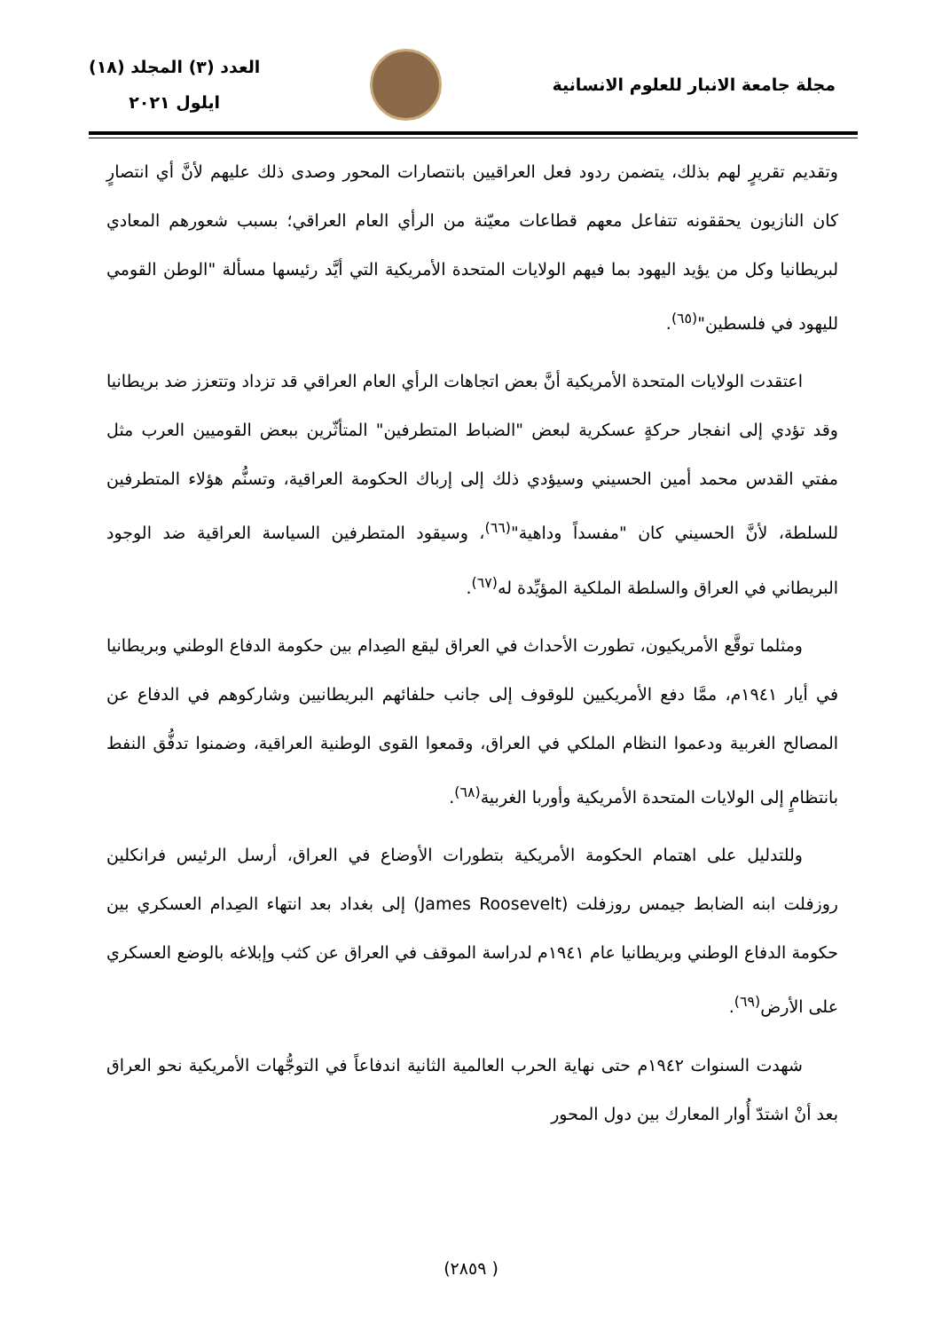مجلة جامعة الانبار للعلوم الانسانية
العدد (٣) المجلد (١٨)
ايلول ٢٠٢١
وتقديم تقريرٍ لهم بذلك، يتضمن ردود فعل العراقيين بانتصارات المحور وصدى ذلك عليهم لأنَّ أي انتصارٍ كان النازيون يحققونه تتفاعل معهم قطاعات معيّنة من الرأي العام العراقي؛ بسبب شعورهم المعادي لبريطانيا وكل من يؤيد اليهود بما فيهم الولايات المتحدة الأمريكية التي أيَّد رئيسها مسألة "الوطن القومي لليهود في فلسطين"<sup>(٦٥)</sup>.
اعتقدت الولايات المتحدة الأمريكية أنَّ بعض اتجاهات الرأي العام العراقي قد تزداد وتتعزز ضد بريطانيا وقد تؤدي إلى انفجار حركةٍ عسكرية لبعض "الضباط المتطرفين" المتأثّرين ببعض القوميين العرب مثل مفتي القدس محمد أمين الحسيني وسيؤدي ذلك إلى إرباك الحكومة العراقية، وتسنُّم هؤلاء المتطرفين للسلطة، لأنَّ الحسيني كان "مفسداً وداهية"<sup>(٦٦)</sup>، وسيقود المتطرفين السياسة العراقية ضد الوجود البريطاني في العراق والسلطة الملكية المؤيِّدة له<sup>(٦٧)</sup>.
ومثلما توقَّع الأمريكيون، تطورت الأحداث في العراق ليقع الصِدام بين حكومة الدفاع الوطني وبريطانيا في أيار ١٩٤١م، ممَّا دفع الأمريكيين للوقوف إلى جانب حلفائهم البريطانيين وشاركوهم في الدفاع عن المصالح الغربية ودعموا النظام الملكي في العراق، وقمعوا القوى الوطنية العراقية، وضمنوا تدفُّق النفط بانتظامٍ إلى الولايات المتحدة الأمريكية وأوربا الغربية<sup>(٦٨)</sup>.
وللتدليل على اهتمام الحكومة الأمريكية بتطورات الأوضاع في العراق، أرسل الرئيس فرانكلين روزفلت ابنه الضابط جيمس روزفلت (James Roosevelt) إلى بغداد بعد انتهاء الصِدام العسكري بين حكومة الدفاع الوطني وبريطانيا عام ١٩٤١م لدراسة الموقف في العراق عن كثب وإبلاغه بالوضع العسكري على الأرض<sup>(٦٩)</sup>.
شهدت السنوات ١٩٤٢م حتى نهاية الحرب العالمية الثانية اندفاعاً في التوجُّهات الأمريكية نحو العراق بعد أنْ اشتدّ أُوار المعارك بين دول المحور
( ٢٨٥٩)